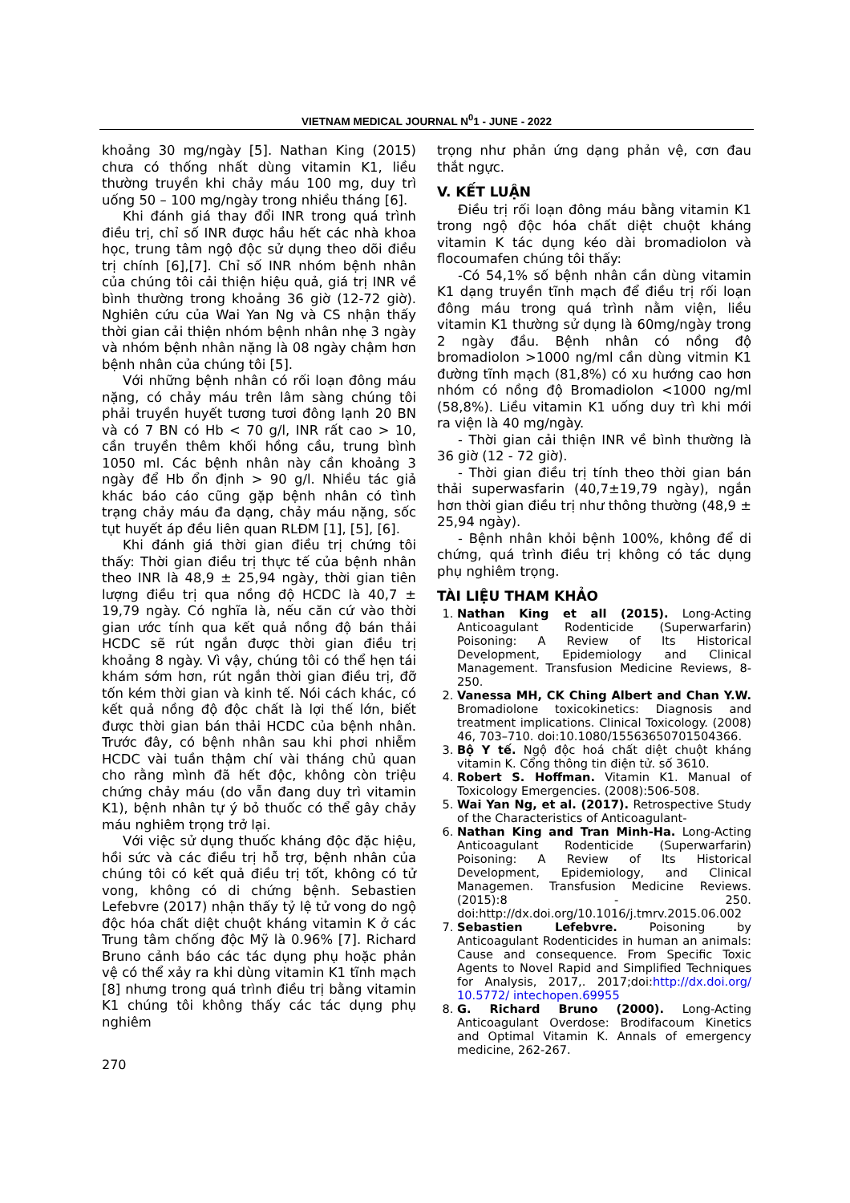VIETNAM MEDICAL JOURNAL N<sup>0</sup>1 - JUNE - 2022
khoảng 30 mg/ngày [5]. Nathan King (2015) chưa có thống nhất dùng vitamin K1, liều thường truyền khi chảy máu 100 mg, duy trì uống 50 – 100 mg/ngày trong nhiều tháng [6].
Khi đánh giá thay đổi INR trong quá trình điều trị, chỉ số INR được hầu hết các nhà khoa học, trung tâm ngộ độc sử dụng theo dõi điều trị chính [6],[7]. Chỉ số INR nhóm bệnh nhân của chúng tôi cải thiện hiệu quả, giá trị INR về bình thường trong khoảng 36 giờ (12-72 giờ). Nghiên cứu của Wai Yan Ng và CS nhận thấy thời gian cải thiện nhóm bệnh nhân nhẹ 3 ngày và nhóm bệnh nhân nặng là 08 ngày chậm hơn bệnh nhân của chúng tôi [5].
Với những bệnh nhân có rối loạn đông máu nặng, có chảy máu trên lâm sàng chúng tôi phải truyền huyết tương tươi đông lạnh 20 BN và có 7 BN có Hb < 70 g/l, INR rất cao > 10, cần truyền thêm khối hồng cầu, trung bình 1050 ml. Các bệnh nhân này cần khoảng 3 ngày để Hb ổn định > 90 g/l. Nhiều tác giả khác báo cáo cũng gặp bệnh nhân có tình trạng chảy máu đa dạng, chảy máu nặng, sốc tụt huyết áp đều liên quan RLĐM [1], [5], [6].
Khi đánh giá thời gian điều trị chứng tôi thấy: Thời gian điều trị thực tế của bệnh nhân theo INR là 48,9 ± 25,94 ngày, thời gian tiên lượng điều trị qua nồng độ HCDC là 40,7 ± 19,79 ngày. Có nghĩa là, nếu căn cứ vào thời gian ước tính qua kết quả nồng độ bán thải HCDC sẽ rút ngắn được thời gian điều trị khoảng 8 ngày. Vì vậy, chúng tôi có thể hẹn tái khám sớm hơn, rút ngắn thời gian điều trị, đỡ tốn kém thời gian và kinh tế. Nói cách khác, có kết quả nồng độ độc chất là lợi thế lớn, biết được thời gian bán thải HCDC của bệnh nhân. Trước đây, có bệnh nhân sau khi phơi nhiễm HCDC vài tuần thậm chí vài tháng chủ quan cho rằng mình đã hết độc, không còn triệu chứng chảy máu (do vẫn đang duy trì vitamin K1), bệnh nhân tự ý bỏ thuốc có thể gây chảy máu nghiêm trọng trở lại.
Với việc sử dụng thuốc kháng độc đặc hiệu, hồi sức và các điều trị hỗ trợ, bệnh nhân của chúng tôi có kết quả điều trị tốt, không có tử vong, không có di chứng bệnh. Sebastien Lefebvre (2017) nhận thấy tỷ lệ tử vong do ngộ độc hóa chất diệt chuột kháng vitamin K ở các Trung tâm chống độc Mỹ là 0.96% [7]. Richard Bruno cảnh báo các tác dụng phụ hoặc phản vệ có thể xảy ra khi dùng vitamin K1 tĩnh mạch [8] nhưng trong quá trình điều trị bằng vitamin K1 chúng tôi không thấy các tác dụng phụ nghiêm
trọng như phản ứng dạng phản vệ, cơn đau thắt ngực.
V. KẾT LUẬN
Điều trị rối loạn đông máu bằng vitamin K1 trong ngộ độc hóa chất diệt chuột kháng vitamin K tác dụng kéo dài bromadiolon và flocoumafen chúng tôi thấy:
-Có 54,1% số bệnh nhân cần dùng vitamin K1 dạng truyền tĩnh mạch để điều trị rối loạn đông máu trong quá trình nằm viện, liều vitamin K1 thường sử dụng là 60mg/ngày trong 2 ngày đầu. Bệnh nhân có nồng độ bromadiolon >1000 ng/ml cần dùng vitmin K1 đường tĩnh mạch (81,8%) có xu hướng cao hơn nhóm có nồng độ Bromadiolon <1000 ng/ml (58,8%). Liều vitamin K1 uống duy trì khi mới ra viện là 40 mg/ngày.
- Thời gian cải thiện INR về bình thường là 36 giờ (12 - 72 giờ).
- Thời gian điều trị tính theo thời gian bán thải superwasfarin (40,7±19,79 ngày), ngắn hơn thời gian điều trị như thông thường (48,9 ± 25,94 ngày).
- Bệnh nhân khỏi bệnh 100%, không để di chứng, quá trình điều trị không có tác dụng phụ nghiêm trọng.
TÀI LIỆU THAM KHẢO
1. Nathan King et all (2015). Long-Acting Anticoagulant Rodenticide (Superwarfarin) Poisoning: A Review of Its Historical Development, Epidemiology and Clinical Management. Transfusion Medicine Reviews, 8-250.
2. Vanessa MH, CK Ching Albert and Chan Y.W. Bromadiolone toxicokinetics: Diagnosis and treatment implications. Clinical Toxicology. (2008) 46, 703–710. doi:10.1080/15563650701504366.
3. Bộ Y tế. Ngộ độc hoá chất diệt chuột kháng vitamin K. Cổng thông tin điện tử. số 3610.
4. Robert S. Hoffman. Vitamin K1. Manual of Toxicology Emergencies. (2008):506-508.
5. Wai Yan Ng, et al. (2017). Retrospective Study of the Characteristics of Anticoagulant-
6. Nathan King and Tran Minh-Ha. Long-Acting Anticoagulant Rodenticide (Superwarfarin) Poisoning: A Review of Its Historical Development, Epidemiology, and Clinical Managemen. Transfusion Medicine Reviews. (2015):8 - 250. doi:http://dx.doi.org/10.1016/j.tmrv.2015.06.002
7. Sebastien Lefebvre. Poisoning by Anticoagulant Rodenticides in human an animals: Cause and consequence. From Specific Toxic Agents to Novel Rapid and Simplified Techniques for Analysis, 2017,. 2017;doi:http://dx.doi.org/ 10.5772/ intechopen.69955
8. G. Richard Bruno (2000). Long-Acting Anticoagulant Overdose: Brodifacoum Kinetics and Optimal Vitamin K. Annals of emergency medicine, 262-267.
270